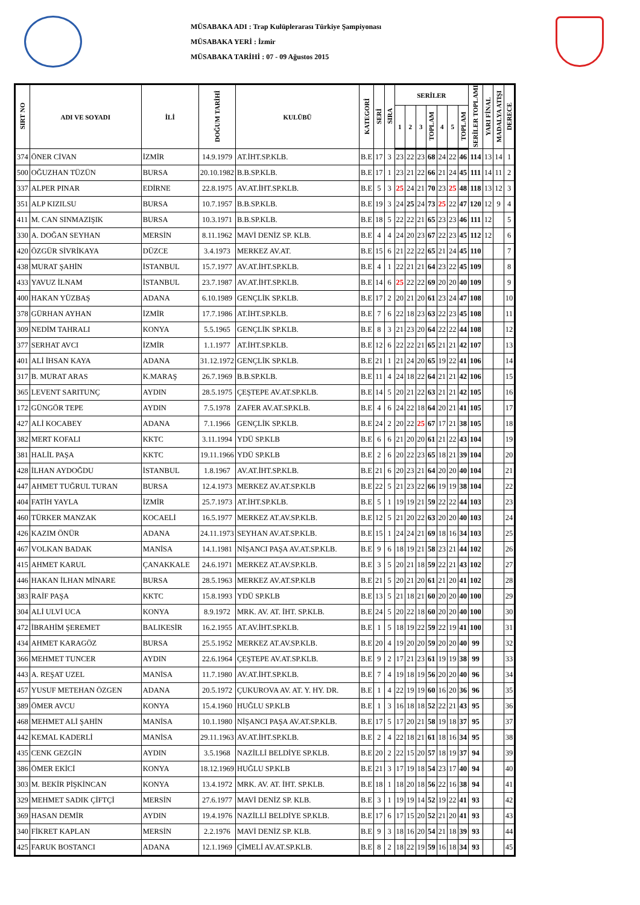MÜSABAKA ADI : Trap Kulüplerarası Türkiye Şampiyonası
MÜSABAKA YERİ : İzmir
MÜSABAKA TARİHİ : 07 - 09 Ağustos 2015
| SIRT NO | ADI VE SOYADI | İLİ | DOĞUM TARİHİ | KULÜBÜ | KATEGORİ | SERİ | SIRA | SERİLER | | | | | | | SERİLER TOPLAMI | YARI FİNAL | MADALYA ATIŞI | DERECE |
| --- | --- | --- | --- | --- | --- | --- | --- | --- | --- | --- | --- | --- | --- | --- | --- | --- | --- | --- |
| | | | | | | | | 1 | 2 | 3 | TOPLAM | 4 | 5 | TOPLAM | | | | |
| 374 | ÖNER CİVAN | İZMİR | 14.9.1979 | AT.İHT.SP.KLB. | B.E | 17 | 3 | 23 | 22 | 23 | 68 | 24 | 22 | 46 | 114 | 13 | 14 | 1 |
| 500 | OĞUZHAN TÜZÜN | BURSA | 20.10.1982 | B.B.SP.KLB. | B.E | 17 | 1 | 23 | 21 | 22 | 66 | 21 | 24 | 45 | 111 | 14 | 11 | 2 |
| 337 | ALPER PINAR | EDİRNE | 22.8.1975 | AV.AT.İHT.SP.KLB. | B.E | 5 | 3 | 25 | 24 | 21 | 70 | 23 | 25 | 48 | 118 | 13 | 12 | 3 |
| 351 | ALP KIZILSU | BURSA | 10.7.1957 | B.B.SP.KLB. | B.E | 19 | 3 | 24 | 25 | 24 | 73 | 25 | 22 | 47 | 120 | 12 | 9 | 4 |
| 411 | M. CAN SINMAZIŞIK | BURSA | 10.3.1971 | B.B.SP.KLB. | B.E | 18 | 5 | 22 | 22 | 21 | 65 | 23 | 23 | 46 | 111 | 12 | | 5 |
| 330 | A. DOĞAN SEYHAN | MERSİN | 8.11.1962 | MAVİ DENİZ SP. KLB. | B.E | 4 | 4 | 24 | 20 | 23 | 67 | 22 | 23 | 45 | 112 | 12 | | 6 |
| 420 | ÖZGÜR SİVRİKAYA | DÜZCE | 3.4.1973 | MERKEZ AV.AT. | B.E | 15 | 6 | 21 | 22 | 22 | 65 | 21 | 24 | 45 | 110 | | | 7 |
| 438 | MURAT ŞAHİN | İSTANBUL | 15.7.1977 | AV.AT.İHT.SP.KLB. | B.E | 4 | 1 | 22 | 21 | 21 | 64 | 23 | 22 | 45 | 109 | | | 8 |
| 433 | YAVUZ İLNAM | İSTANBUL | 23.7.1987 | AV.AT.İHT.SP.KLB. | B.E | 14 | 6 | 25 | 22 | 22 | 69 | 20 | 20 | 40 | 109 | | | 9 |
| 400 | HAKAN YÜZBAŞ | ADANA | 6.10.1989 | GENÇLİK SP.KLB. | B.E | 17 | 2 | 20 | 21 | 20 | 61 | 23 | 24 | 47 | 108 | | | 10 |
| 378 | GÜRHAN AYHAN | İZMİR | 17.7.1986 | AT.İHT.SP.KLB. | B.E | 7 | 6 | 22 | 18 | 23 | 63 | 22 | 23 | 45 | 108 | | | 11 |
| 309 | NEDİM TAHRALI | KONYA | 5.5.1965 | GENÇLİK SP.KLB. | B.E | 8 | 3 | 21 | 23 | 20 | 64 | 22 | 22 | 44 | 108 | | | 12 |
| 377 | SERHAT AVCI | İZMİR | 1.1.1977 | AT.İHT.SP.KLB. | B.E | 12 | 6 | 22 | 22 | 21 | 65 | 21 | 21 | 42 | 107 | | | 13 |
| 401 | ALİ İHSAN KAYA | ADANA | 31.12.1972 | GENÇLİK SP.KLB. | B.E | 21 | 1 | 21 | 24 | 20 | 65 | 19 | 22 | 41 | 106 | | | 14 |
| 317 | B. MURAT ARAS | K.MARAŞ | 26.7.1969 | B.B.SP.KLB. | B.E | 11 | 4 | 24 | 18 | 22 | 64 | 21 | 21 | 42 | 106 | | | 15 |
| 365 | LEVENT SARITUNÇ | AYDIN | 28.5.1975 | ÇEŞTEPE AV.AT.SP.KLB. | B.E | 14 | 5 | 20 | 21 | 22 | 63 | 21 | 21 | 42 | 105 | | | 16 |
| 172 | GÜNGÖR TEPE | AYDIN | 7.5.1978 | ZAFER AV.AT.SP.KLB. | B.E | 4 | 6 | 24 | 22 | 18 | 64 | 20 | 21 | 41 | 105 | | | 17 |
| 427 | ALİ KOCABEY | ADANA | 7.1.1966 | GENÇLİK SP.KLB. | B.E | 24 | 2 | 20 | 22 | 25 | 67 | 17 | 21 | 38 | 105 | | | 18 |
| 382 | MERT KOFALI | KKTC | 3.11.1994 | YDÜ SP.KLB | B.E | 6 | 6 | 21 | 20 | 20 | 61 | 21 | 22 | 43 | 104 | | | 19 |
| 381 | HALİL PAŞA | KKTC | 19.11.1966 | YDÜ SP.KLB | B.E | 2 | 6 | 20 | 22 | 23 | 65 | 18 | 21 | 39 | 104 | | | 20 |
| 428 | İLHAN AYDOĞDU | İSTANBUL | 1.8.1967 | AV.AT.İHT.SP.KLB. | B.E | 21 | 6 | 20 | 23 | 21 | 64 | 20 | 20 | 40 | 104 | | | 21 |
| 447 | AHMET TUĞRUL TURAN | BURSA | 12.4.1973 | MERKEZ AV.AT.SP.KLB | B.E | 22 | 5 | 21 | 23 | 22 | 66 | 19 | 19 | 38 | 104 | | | 22 |
| 404 | FATİH YAYLA | İZMİR | 25.7.1973 | AT.İHT.SP.KLB. | B.E | 5 | 1 | 19 | 19 | 21 | 59 | 22 | 22 | 44 | 103 | | | 23 |
| 460 | TÜRKER MANZAK | KOCAELİ | 16.5.1977 | MERKEZ AT.AV.SP.KLB. | B.E | 12 | 5 | 21 | 20 | 22 | 63 | 20 | 20 | 40 | 103 | | | 24 |
| 426 | KAZIM ÖNÜR | ADANA | 24.11.1973 | SEYHAN AV.AT.SP.KLB. | B.E | 15 | 1 | 24 | 24 | 21 | 69 | 18 | 16 | 34 | 103 | | | 25 |
| 467 | VOLKAN BADAK | MANİSA | 14.1.1981 | NİŞANCI PAŞA AV.AT.SP.KLB. | B.E | 9 | 6 | 18 | 19 | 21 | 58 | 23 | 21 | 44 | 102 | | | 26 |
| 415 | AHMET KARUL | ÇANAKKALE | 24.6.1971 | MERKEZ AT.AV.SP.KLB. | B.E | 3 | 5 | 20 | 21 | 18 | 59 | 22 | 21 | 43 | 102 | | | 27 |
| 446 | HAKAN İLHAN MİNARE | BURSA | 28.5.1963 | MERKEZ AV.AT.SP.KLB | B.E | 21 | 5 | 20 | 21 | 20 | 61 | 21 | 20 | 41 | 102 | | | 28 |
| 383 | RAİF PAŞA | KKTC | 15.8.1993 | YDÜ SP.KLB | B.E | 13 | 5 | 21 | 18 | 21 | 60 | 20 | 20 | 40 | 100 | | | 29 |
| 304 | ALİ ULVİ UCA | KONYA | 8.9.1972 | MRK. AV. AT. İHT. SP.KLB. | B.E | 24 | 5 | 20 | 22 | 18 | 60 | 20 | 20 | 40 | 100 | | | 30 |
| 472 | İBRAHİM ŞEREMET | BALIKESİR | 16.2.1955 | AT.AV.İHT.SP.KLB. | B.E | 1 | 5 | 18 | 19 | 22 | 59 | 22 | 19 | 41 | 100 | | | 31 |
| 434 | AHMET KARAGÖZ | BURSA | 25.5.1952 | MERKEZ AT.AV.SP.KLB. | B.E | 20 | 4 | 19 | 20 | 20 | 59 | 20 | 20 | 40 | 99 | | | 32 |
| 366 | MEHMET TUNCER | AYDIN | 22.6.1964 | ÇEŞTEPE AV.AT.SP.KLB. | B.E | 9 | 2 | 17 | 21 | 23 | 61 | 19 | 19 | 38 | 99 | | | 33 |
| 443 | A. REŞAT UZEL | MANİSA | 11.7.1980 | AV.AT.İHT.SP.KLB. | B.E | 7 | 4 | 19 | 18 | 19 | 56 | 20 | 20 | 40 | 96 | | | 34 |
| 457 | YUSUF METEHAN ÖZGEN | ADANA | 20.5.1972 | ÇUKUROVA AV. AT. Y. HY. DR. | B.E | 1 | 4 | 22 | 19 | 19 | 60 | 16 | 20 | 36 | 96 | | | 35 |
| 389 | ÖMER AVCU | KONYA | 15.4.1960 | HUĞLU SP.KLB | B.E | 1 | 3 | 16 | 18 | 18 | 52 | 22 | 21 | 43 | 95 | | | 36 |
| 468 | MEHMET ALİ ŞAHİN | MANİSA | 10.1.1980 | NİŞANCI PAŞA AV.AT.SP.KLB. | B.E | 17 | 5 | 17 | 20 | 21 | 58 | 19 | 18 | 37 | 95 | | | 37 |
| 442 | KEMAL KADERLİ | MANİSA | 29.11.1963 | AV.AT.İHT.SP.KLB. | B.E | 2 | 4 | 22 | 18 | 21 | 61 | 18 | 16 | 34 | 95 | | | 38 |
| 435 | CENK GEZGİN | AYDIN | 3.5.1968 | NAZİLLİ BELDİYE SP.KLB. | B.E | 20 | 2 | 22 | 15 | 20 | 57 | 18 | 19 | 37 | 94 | | | 39 |
| 386 | ÖMER EKİCİ | KONYA | 18.12.1969 | HUĞLU SP.KLB | B.E | 21 | 3 | 17 | 19 | 18 | 54 | 23 | 17 | 40 | 94 | | | 40 |
| 303 | M. BEKİR PİŞKİNCAN | KONYA | 13.4.1972 | MRK. AV. AT. İHT. SP.KLB. | B.E | 18 | 1 | 18 | 20 | 18 | 56 | 22 | 16 | 38 | 94 | | | 41 |
| 329 | MEHMET SADIK ÇİFTÇİ | MERSİN | 27.6.1977 | MAVİ DENİZ SP. KLB. | B.E | 3 | 1 | 19 | 19 | 14 | 52 | 19 | 22 | 41 | 93 | | | 42 |
| 369 | HASAN DEMİR | AYDIN | 19.4.1976 | NAZİLLİ BELDİYE SP.KLB. | B.E | 17 | 6 | 17 | 15 | 20 | 52 | 21 | 20 | 41 | 93 | | | 43 |
| 340 | FİKRET KAPLAN | MERSİN | 2.2.1976 | MAVİ DENİZ SP. KLB. | B.E | 9 | 3 | 18 | 16 | 20 | 54 | 21 | 18 | 39 | 93 | | | 44 |
| 425 | FARUK BOSTANCI | ADANA | 12.1.1969 | ÇİMELİ AV.AT.SP.KLB. | B.E | 8 | 2 | 18 | 22 | 19 | 59 | 16 | 18 | 34 | 93 | | | 45 |